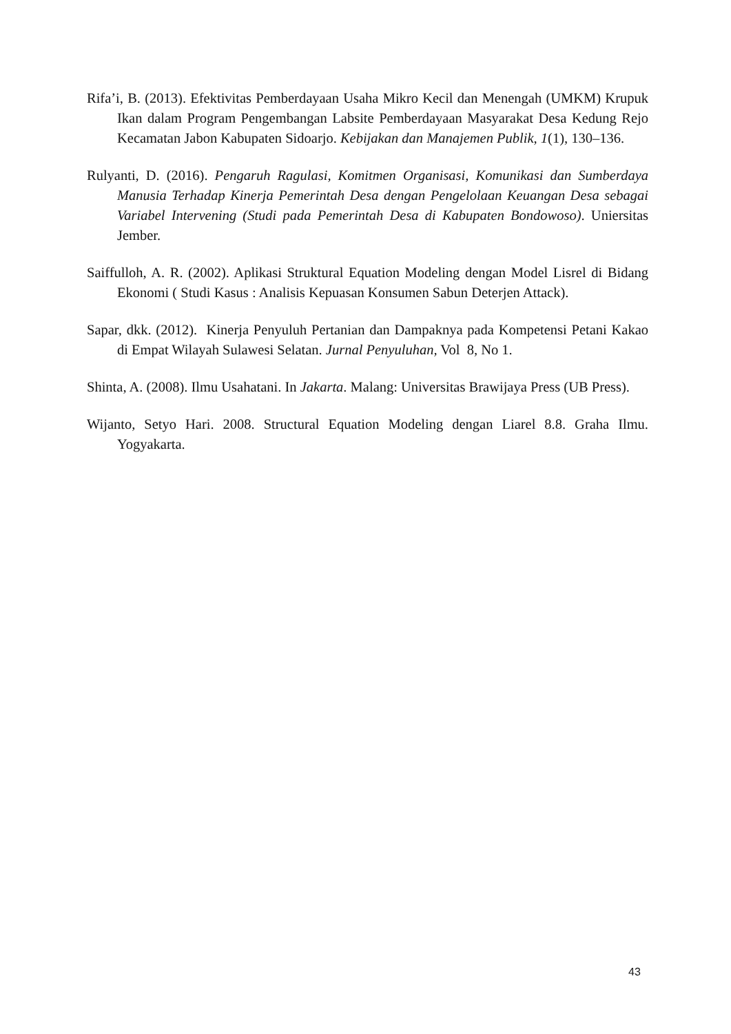Rifa’i, B. (2013). Efektivitas Pemberdayaan Usaha Mikro Kecil dan Menengah (UMKM) Krupuk Ikan dalam Program Pengembangan Labsite Pemberdayaan Masyarakat Desa Kedung Rejo Kecamatan Jabon Kabupaten Sidoarjo. Kebijakan dan Manajemen Publik, 1(1), 130–136.
Rulyanti, D. (2016). Pengaruh Ragulasi, Komitmen Organisasi, Komunikasi dan Sumberdaya Manusia Terhadap Kinerja Pemerintah Desa dengan Pengelolaan Keuangan Desa sebagai Variabel Intervening (Studi pada Pemerintah Desa di Kabupaten Bondowoso). Uniersitas Jember.
Saiffulloh, A. R. (2002). Aplikasi Struktural Equation Modeling dengan Model Lisrel di Bidang Ekonomi ( Studi Kasus : Analisis Kepuasan Konsumen Sabun Deterjen Attack).
Sapar, dkk. (2012). Kinerja Penyuluh Pertanian dan Dampaknya pada Kompetensi Petani Kakao di Empat Wilayah Sulawesi Selatan. Jurnal Penyuluhan, Vol 8, No 1.
Shinta, A. (2008). Ilmu Usahatani. In Jakarta. Malang: Universitas Brawijaya Press (UB Press).
Wijanto, Setyo Hari. 2008. Structural Equation Modeling dengan Liarel 8.8. Graha Ilmu. Yogyakarta.
43